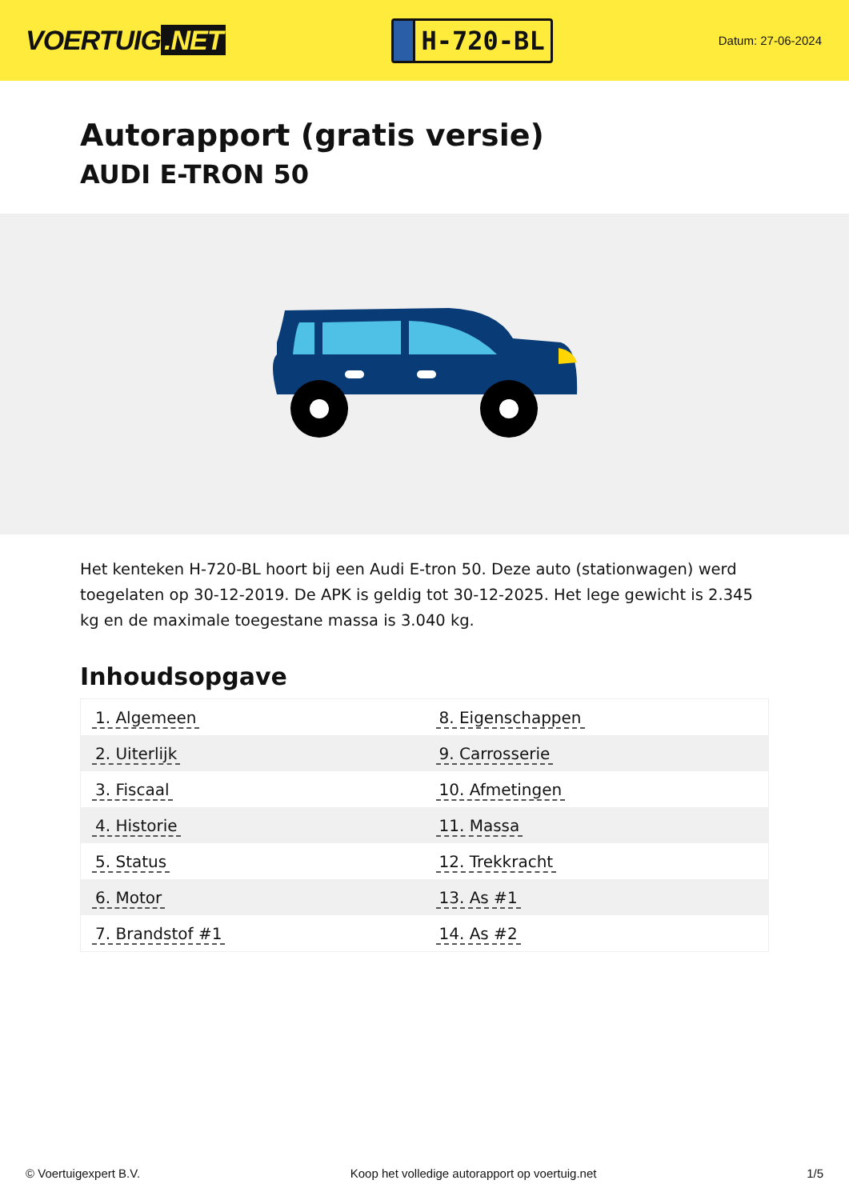VOERTUIG.NET
H-720-BL
Datum: 27-06-2024
Autorapport (gratis versie)
AUDI E-TRON 50
Het kenteken H-720-BL hoort bij een Audi E-tron 50. Deze auto (stationwagen) werd toegelaten op 30-12-2019. De APK is geldig tot 30-12-2025. Het lege gewicht is 2.345 kg en de maximale toegestane massa is 3.040 kg.
Inhoudsopgave
| 1. Algemeen | 8. Eigenschappen |
| 2. Uiterlijk | 9. Carrosserie |
| 3. Fiscaal | 10. Afmetingen |
| 4. Historie | 11. Massa |
| 5. Status | 12. Trekkracht |
| 6. Motor | 13. As #1 |
| 7. Brandstof #1 | 14. As #2 |
© Voertuigexpert B.V. Koop het volledige autorapport op voertuig.net 1/5